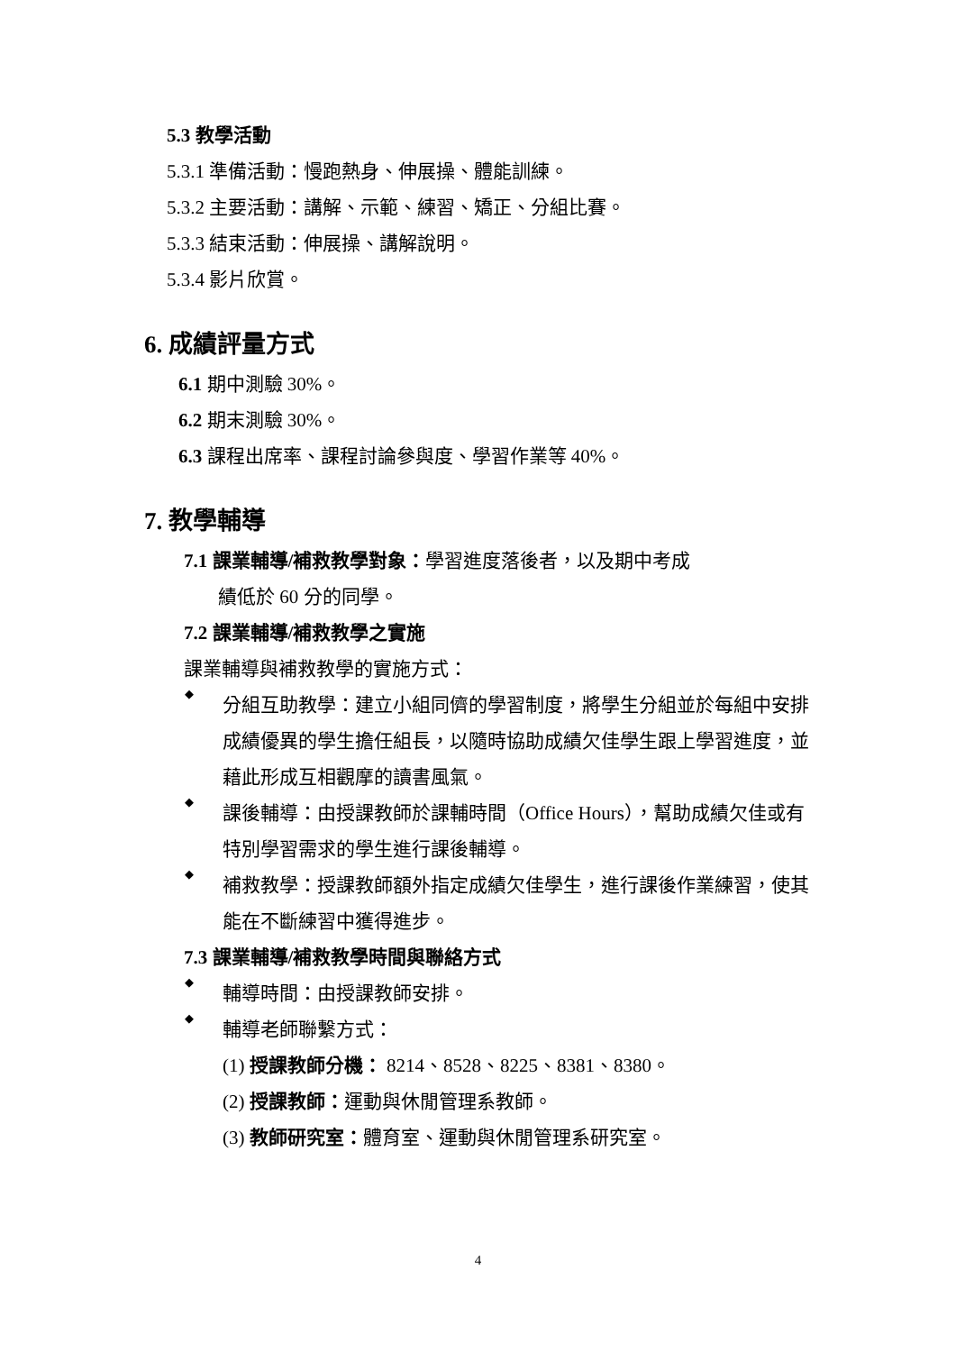5.3 教學活動
5.3.1 準備活動：慢跑熱身、伸展操、體能訓練。
5.3.2 主要活動：講解、示範、練習、矯正、分組比賽。
5.3.3 結束活動：伸展操、講解說明。
5.3.4 影片欣賞。
6. 成績評量方式
6.1 期中測驗 30%。
6.2 期末測驗 30%。
6.3 課程出席率、課程討論參與度、學習作業等 40%。
7. 教學輔導
7.1 課業輔導/補救教學對象：學習進度落後者，以及期中考成
績低於 60 分的同學。
7.2 課業輔導/補救教學之實施
課業輔導與補救教學的實施方式：
◆
分組互助教學：建立小組同儕的學習制度，將學生分組並於每組中安排成績優異的學生擔任組長，以隨時協助成績欠佳學生跟上學習進度，並藉此形成互相觀摩的讀書風氣。
◆
課後輔導：由授課教師於課輔時間（Office Hours），幫助成績欠佳或有特別學習需求的學生進行課後輔導。
◆
補救教學：授課教師額外指定成績欠佳學生，進行課後作業練習，使其能在不斷練習中獲得進步。
7.3 課業輔導/補救教學時間與聯絡方式
◆
輔導時間：由授課教師安排。
◆
輔導老師聯繫方式：
(1) 授課教師分機： 8214、8528、8225、8381、8380。
(2) 授課教師：運動與休閒管理系教師。
(3) 教師研究室：體育室、運動與休閒管理系研究室。
4